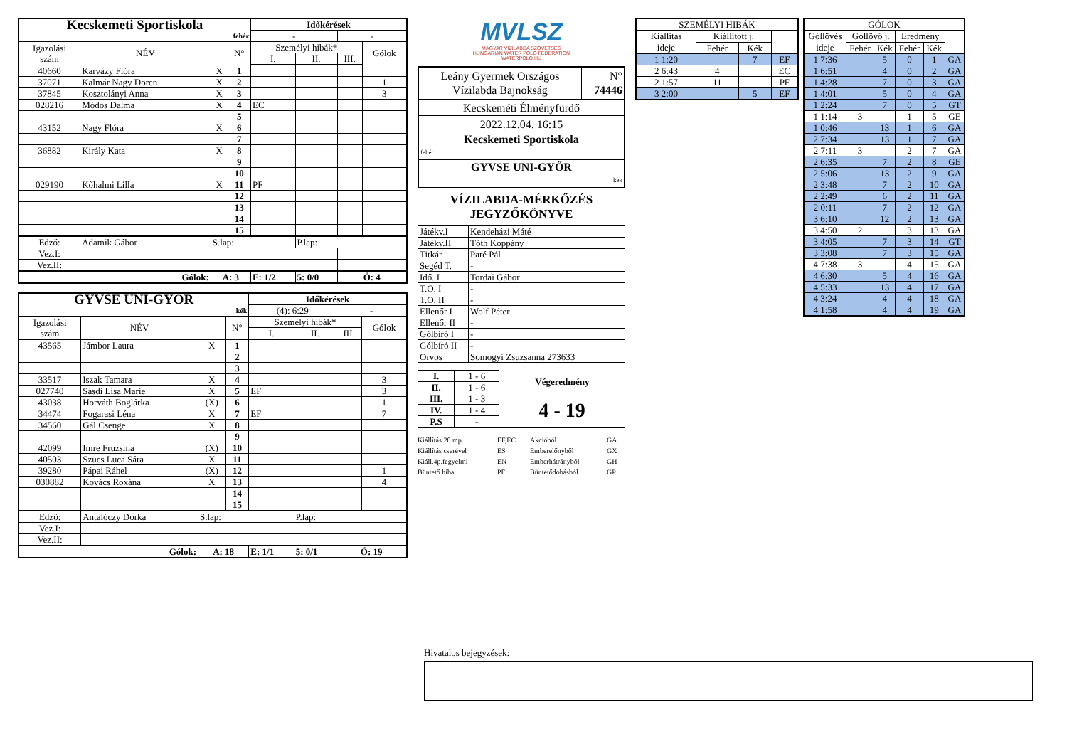| Kecskemeti Sportiskola | | | | Időkérések | | | |
| fehér | | | | - | | - | |
| Igazolási szám | NÉV | | N° | Személyi hibák* | | | Gólok |
| | | | | I. | II. | III. | |
| 40660 | Karvázy Flóra | X | 1 | | | | |
| 37071 | Kalmár Nagy Doren | X | 2 | | | | 1 |
| 37845 | Kosztolányi Anna | X | 3 | | | | 3 |
| 028216 | Módos Dalma | X | 4 | EC | | | |
| | | | 5 | | | | |
| 43152 | Nagy Flóra | X | 6 | | | | |
| | | | 7 | | | | |
| 36882 | Király Kata | X | 8 | | | | |
| | | | 9 | | | | |
| | | | 10 | | | | |
| 029190 | Kőhalmi Lilla | X | 11 | PF | | | |
| | | | 12 | | | | |
| | | | 13 | | | | |
| | | | 14 | | | | |
| | | | 15 | | | | |
| Edző: | Adamik Gábor | S.lap: | | | P.lap: | | |
| Vez.I: | | | | | | | |
| Vez.II: | | | | | | | |
| Gólok: | | A: 3 | | E: 1/2 | 5: 0/0 | Ö: 4 | |
| GYVSE UNI-GYŐR | | | | Időkérések | | | |
| kék | | | | (4): 6:29 | | - | |
| Igazolási szám | NÉV | | N° | Személyi hibák* | | | Gólok |
| | | | | I. | II. | III. | |
| 43565 | Jámbor Laura | X | 1 | | | | |
| | | | 2 | | | | |
| | | | 3 | | | | |
| 33517 | Iszak Tamara | X | 4 | | | | 3 |
| 027740 | Sásdi Lisa Marie | X | 5 | EF | | | 3 |
| 43038 | Horváth Boglárka | (X) | 6 | | | | 1 |
| 34474 | Fogarasi Léna | X | 7 | EF | | | 7 |
| 34560 | Gál Csenge | X | 8 | | | | |
| | | | 9 | | | | |
| 42099 | Imre Fruzsina | (X) | 10 | | | | |
| 40503 | Szücs Luca Sára | X | 11 | | | | |
| 39280 | Pápai Ráhel | (X) | 12 | | | | 1 |
| 030882 | Kovács Roxána | X | 13 | | | | 4 |
| | | | 14 | | | | |
| | | | 15 | | | | |
| Edző: | Antalóczy Dorka | S.lap: | | | P.lap: | | |
| Vez.I: | | | | | | | |
| Vez.II: | | | | | | | |
| Gólok: | | A: 18 | | E: 1/1 | 5: 0/1 | Ö: 19 | |
MVLSZ
MAGYAR VÍZILABDA SZÖVETSÉG
HUNGARIAN WATER POLO FEDERATION
WATERPOLO.HU
| Leány Gyermek Országos Vízilabda Bajnokság | N° 74446 |
| Kecskeméti Élményfürdő | |
| 2022.12.04. 16:15 | |
| Kecskemeti Sportiskola fehér | |
| GYVSE UNI-GYŐR kek | |
VÍZILABDA-MÉRKŐZÉS
JEGYZŐKÖNYVE
| Játékv.I | Kendeházi Máté |
| Játékv.II | Tóth Koppány |
| Titkár | Paré Pál |
| Segéd T. | - |
| Idő. I | Tordai Gábor |
| T.O. I | - |
| T.O. II | - |
| Ellenőr I | Wolf Péter |
| Ellenőr II | - |
| Gólbíró I | - |
| Gólbíró II | - |
| Orvos | Somogyi Zsuzsanna 273633 |
| I. | 1 - 6 | Végeredmény |
| II. | 1 - 6 | |
| III. | 1 - 3 | 4 - 19 |
| IV. | 1 - 4 | |
| P.S | - | |
Kiállítás 20 mp. EF,EC Akcióból GA Kiállítás cserével ES Emberelőnyből GX Kiáll.4p.fegyelmi EN Emberhátrányból GH Büntető hiba PF Büntetődobásból GP
| SZEMÉLYI HIBÁK | | | |
| Kiállítás ideje | Kiállított j. | | |
| | Fehér | Kék | |
| 1 1:20 | | 7 | EF |
| 2 6:43 | 4 | | EC |
| 2 1:57 | 11 | | PF |
| 3 2:00 | | 5 | EF |
| GÓLOK | | | | | |
| Góllövés ideje | Góllövő j. | | Eredmény | | |
| | Fehér | Kék | Fehér | Kék | |
| 1 7:36 | | 5 | 0 | 1 | GA |
| 1 6:51 | | 4 | 0 | 2 | GA |
| 1 4:28 | | 7 | 0 | 3 | GA |
| 1 4:01 | | 5 | 0 | 4 | GA |
| 1 2:24 | | 7 | 0 | 5 | GT |
| 1 1:14 | 3 | | 1 | 5 | GE |
| 1 0:46 | | 13 | 1 | 6 | GA |
| 2 7:34 | | 13 | 1 | 7 | GA |
| 2 7:11 | 3 | | 2 | 7 | GA |
| 2 6:35 | | 7 | 2 | 8 | GE |
| 2 5:06 | | 13 | 2 | 9 | GA |
| 2 3:48 | | 7 | 2 | 10 | GA |
| 2 2:49 | | 6 | 2 | 11 | GA |
| 2 0:11 | | 7 | 2 | 12 | GA |
| 3 6:10 | | 12 | 2 | 13 | GA |
| 3 4:50 | 2 | | 3 | 13 | GA |
| 3 4:05 | | 7 | 3 | 14 | GT |
| 3 3:08 | | 7 | 3 | 15 | GA |
| 4 7:38 | 3 | | 4 | 15 | GA |
| 4 6:30 | | 5 | 4 | 16 | GA |
| 4 5:33 | | 13 | 4 | 17 | GA |
| 4 3:24 | | 4 | 4 | 18 | GA |
| 4 1:58 | | 4 | 4 | 19 | GA |
Hivatalos bejegyzések: